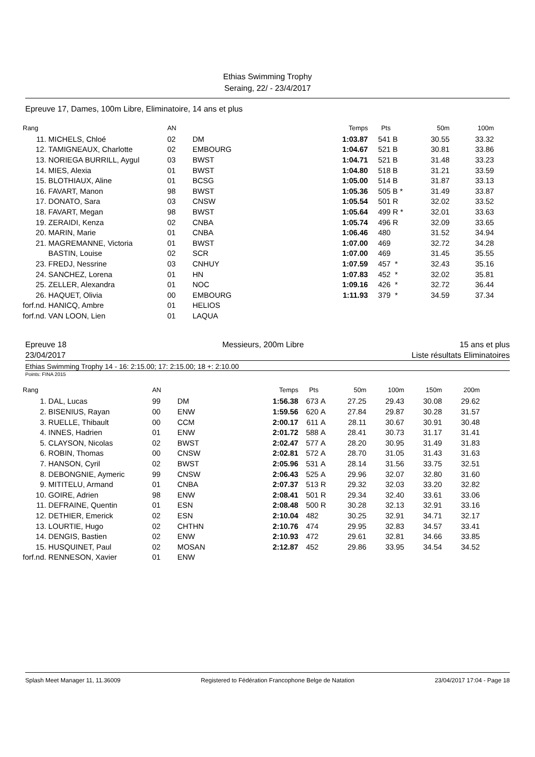Ethias Swimming Trophy
Seraing, 22/ - 23/4/2017
Epreuve 17, Dames, 100m Libre, Eliminatoire, 14 ans et plus
| Rang | | AN | | Temps | Pts | | 50m | 100m |
| --- | --- | --- | --- | --- | --- | --- | --- | --- |
| 11. | MICHELS, Chloé | 02 | DM | 1:03.87 | 541 | B | 30.55 | 33.32 |
| 12. | TAMIGNEAUX, Charlotte | 02 | EMBOURG | 1:04.67 | 521 | B | 30.81 | 33.86 |
| 13. | NORIEGA BURRILL, Aygul | 03 | BWST | 1:04.71 | 521 | B | 31.48 | 33.23 |
| 14. | MIES, Alexia | 01 | BWST | 1:04.80 | 518 | B | 31.21 | 33.59 |
| 15. | BLOTHIAUX, Aline | 01 | BCSG | 1:05.00 | 514 | B | 31.87 | 33.13 |
| 16. | FAVART, Manon | 98 | BWST | 1:05.36 | 505 | B * | 31.49 | 33.87 |
| 17. | DONATO, Sara | 03 | CNSW | 1:05.54 | 501 | R | 32.02 | 33.52 |
| 18. | FAVART, Megan | 98 | BWST | 1:05.64 | 499 | R * | 32.01 | 33.63 |
| 19. | ZERAIDI, Kenza | 02 | CNBA | 1:05.74 | 496 | R | 32.09 | 33.65 |
| 20. | MARIN, Marie | 01 | CNBA | 1:06.46 | 480 | | 31.52 | 34.94 |
| 21. | MAGREMANNE, Victoria | 01 | BWST | 1:07.00 | 469 | | 32.72 | 34.28 |
| | BASTIN, Louise | 02 | SCR | 1:07.00 | 469 | | 31.45 | 35.55 |
| 23. | FREDJ, Nessrine | 03 | CNHUY | 1:07.59 | 457 | * | 32.43 | 35.16 |
| 24. | SANCHEZ, Lorena | 01 | HN | 1:07.83 | 452 | * | 32.02 | 35.81 |
| 25. | ZELLER, Alexandra | 01 | NOC | 1:09.16 | 426 | * | 32.72 | 36.44 |
| 26. | HAQUET, Olivia | 00 | EMBOURG | 1:11.93 | 379 | * | 34.59 | 37.34 |
| forf.nd. | HANICQ, Ambre | 01 | HELIOS | | | | | |
| forf.nd. | VAN LOON, Lien | 01 | LAQUA | | | | | |
Epreuve 18 Messieurs, 200m Libre 15 ans et plus
23/04/2017 Liste résultats Eliminatoires
Ethias Swimming Trophy 14 - 16: 2:15.00; 17: 2:15.00; 18 +: 2:10.00
Points: FINA 2015
| Rang | | AN | | Temps | Pts | | 50m | 100m | 150m | 200m |
| --- | --- | --- | --- | --- | --- | --- | --- | --- | --- | --- |
| 1. | DAL, Lucas | 99 | DM | 1:56.38 | 673 | A | 27.25 | 29.43 | 30.08 | 29.62 |
| 2. | BISENIUS, Rayan | 00 | ENW | 1:59.56 | 620 | A | 27.84 | 29.87 | 30.28 | 31.57 |
| 3. | RUELLE, Thibault | 00 | CCM | 2:00.17 | 611 | A | 28.11 | 30.67 | 30.91 | 30.48 |
| 4. | INNES, Hadrien | 01 | ENW | 2:01.72 | 588 | A | 28.41 | 30.73 | 31.17 | 31.41 |
| 5. | CLAYSON, Nicolas | 02 | BWST | 2:02.47 | 577 | A | 28.20 | 30.95 | 31.49 | 31.83 |
| 6. | ROBIN, Thomas | 00 | CNSW | 2:02.81 | 572 | A | 28.70 | 31.05 | 31.43 | 31.63 |
| 7. | HANSON, Cyril | 02 | BWST | 2:05.96 | 531 | A | 28.14 | 31.56 | 33.75 | 32.51 |
| 8. | DEBONGNIE, Aymeric | 99 | CNSW | 2:06.43 | 525 | A | 29.96 | 32.07 | 32.80 | 31.60 |
| 9. | MITITELU, Armand | 01 | CNBA | 2:07.37 | 513 | R | 29.32 | 32.03 | 33.20 | 32.82 |
| 10. | GOIRE, Adrien | 98 | ENW | 2:08.41 | 501 | R | 29.34 | 32.40 | 33.61 | 33.06 |
| 11. | DEFRAINE, Quentin | 01 | ESN | 2:08.48 | 500 | R | 30.28 | 32.13 | 32.91 | 33.16 |
| 12. | DETHIER, Emerick | 02 | ESN | 2:10.04 | 482 | | 30.25 | 32.91 | 34.71 | 32.17 |
| 13. | LOURTIE, Hugo | 02 | CHTHN | 2:10.76 | 474 | | 29.95 | 32.83 | 34.57 | 33.41 |
| 14. | DENGIS, Bastien | 02 | ENW | 2:10.93 | 472 | | 29.61 | 32.81 | 34.66 | 33.85 |
| 15. | HUSQUINET, Paul | 02 | MOSAN | 2:12.87 | 452 | | 29.86 | 33.95 | 34.54 | 34.52 |
| forf.nd. | RENNESON, Xavier | 01 | ENW | | | | | | | |
Splash Meet Manager 11, 11.36009 Registered to Fédération Francophone Belge de Natation 23/04/2017 17:04 - Page 18